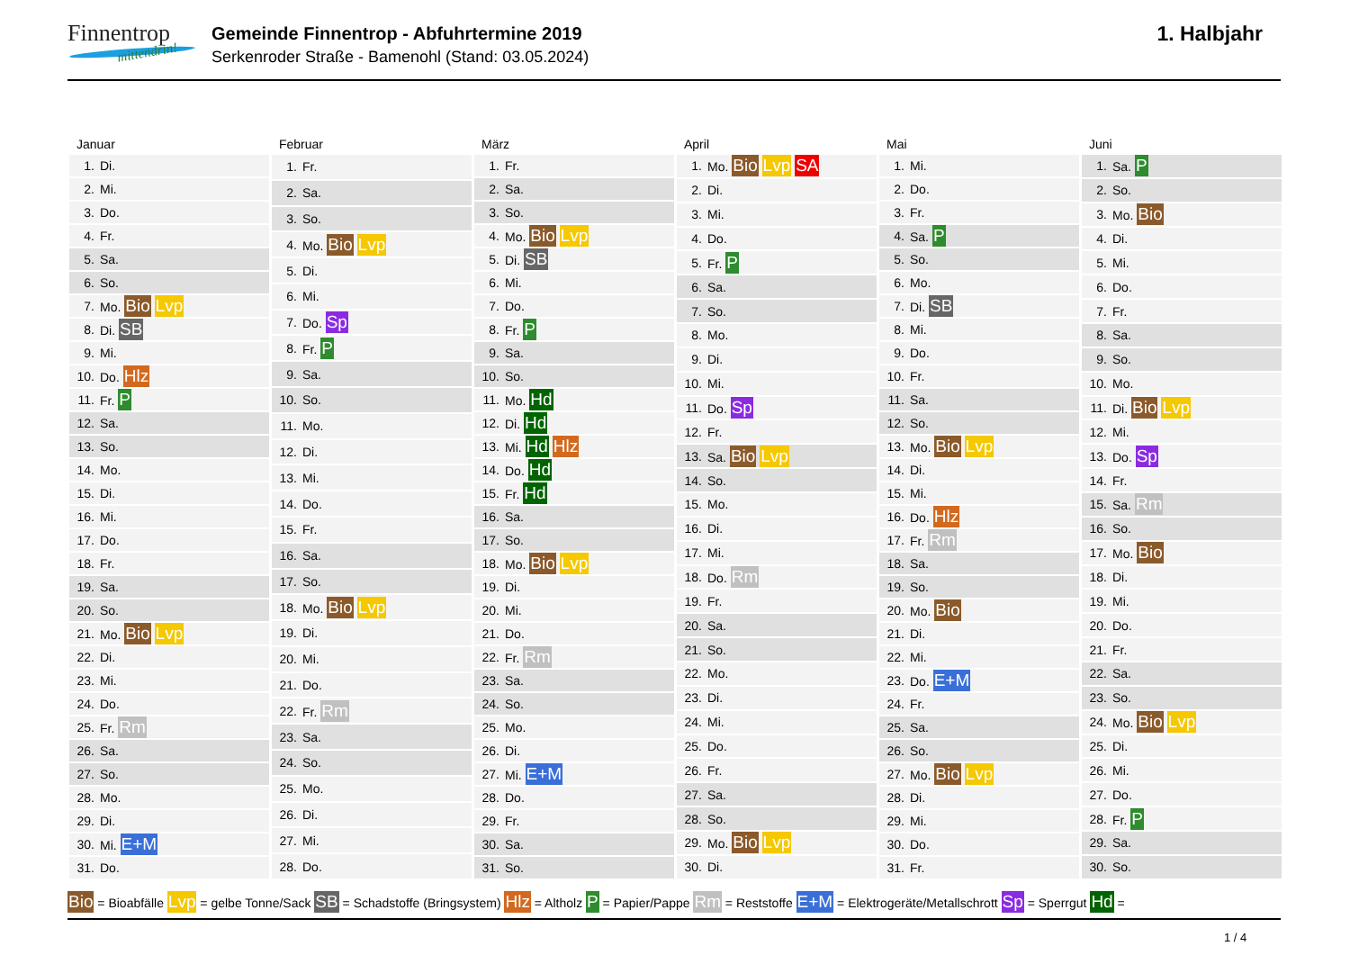Finnentrop
mittendrin!
Gemeinde Finnentrop - Abfuhrtermine 2019
Serkenroder Straße - Bamenohl (Stand: 03.05.2024)
1. Halbjahr
Januar
| 1. | Di. |
| 2. | Mi. |
| 3. | Do. |
| 4. | Fr. |
| 5. | Sa. |
| 6. | So. |
| 7. | Mo. Bio Lvp |
| 8. | Di. SB |
| 9. | Mi. |
| 10. | Do. Hlz |
| 11. | Fr. P |
| 12. | Sa. |
| 13. | So. |
| 14. | Mo. |
| 15. | Di. |
| 16. | Mi. |
| 17. | Do. |
| 18. | Fr. |
| 19. | Sa. |
| 20. | So. |
| 21. | Mo. Bio Lvp |
| 22. | Di. |
| 23. | Mi. |
| 24. | Do. |
| 25. | Fr. Rm |
| 26. | Sa. |
| 27. | So. |
| 28. | Mo. |
| 29. | Di. |
| 30. | Mi. E+M |
| 31. | Do. |
Februar
| 1. | Fr. |
| 2. | Sa. |
| 3. | So. |
| 4. | Mo. Bio Lvp |
| 5. | Di. |
| 6. | Mi. |
| 7. | Do. Sp |
| 8. | Fr. P |
| 9. | Sa. |
| 10. | So. |
| 11. | Mo. |
| 12. | Di. |
| 13. | Mi. |
| 14. | Do. |
| 15. | Fr. |
| 16. | Sa. |
| 17. | So. |
| 18. | Mo. Bio Lvp |
| 19. | Di. |
| 20. | Mi. |
| 21. | Do. |
| 22. | Fr. Rm |
| 23. | Sa. |
| 24. | So. |
| 25. | Mo. |
| 26. | Di. |
| 27. | Mi. |
| 28. | Do. |
März
| 1. | Fr. |
| 2. | Sa. |
| 3. | So. |
| 4. | Mo. Bio Lvp |
| 5. | Di. SB |
| 6. | Mi. |
| 7. | Do. |
| 8. | Fr. P |
| 9. | Sa. |
| 10. | So. |
| 11. | Mo. Hd |
| 12. | Di. Hd |
| 13. | Mi. Hd Hlz |
| 14. | Do. Hd |
| 15. | Fr. Hd |
| 16. | Sa. |
| 17. | So. |
| 18. | Mo. Bio Lvp |
| 19. | Di. |
| 20. | Mi. |
| 21. | Do. |
| 22. | Fr. Rm |
| 23. | Sa. |
| 24. | So. |
| 25. | Mo. |
| 26. | Di. |
| 27. | Mi. E+M |
| 28. | Do. |
| 29. | Fr. |
| 30. | Sa. |
| 31. | So. |
April
| 1. | Mo. Bio Lvp SA |
| 2. | Di. |
| 3. | Mi. |
| 4. | Do. |
| 5. | Fr. P |
| 6. | Sa. |
| 7. | So. |
| 8. | Mo. |
| 9. | Di. |
| 10. | Mi. |
| 11. | Do. Sp |
| 12. | Fr. |
| 13. | Sa. Bio Lvp |
| 14. | So. |
| 15. | Mo. |
| 16. | Di. |
| 17. | Mi. |
| 18. | Do. Rm |
| 19. | Fr. |
| 20. | Sa. |
| 21. | So. |
| 22. | Mo. |
| 23. | Di. |
| 24. | Mi. |
| 25. | Do. |
| 26. | Fr. |
| 27. | Sa. |
| 28. | So. |
| 29. | Mo. Bio Lvp |
| 30. | Di. |
Mai
| 1. | Mi. |
| 2. | Do. |
| 3. | Fr. |
| 4. | Sa. P |
| 5. | So. |
| 6. | Mo. |
| 7. | Di. SB |
| 8. | Mi. |
| 9. | Do. |
| 10. | Fr. |
| 11. | Sa. |
| 12. | So. |
| 13. | Mo. Bio Lvp |
| 14. | Di. |
| 15. | Mi. |
| 16. | Do. Hlz |
| 17. | Fr. Rm |
| 18. | Sa. |
| 19. | So. |
| 20. | Mo. Bio |
| 21. | Di. |
| 22. | Mi. |
| 23. | Do. E+M |
| 24. | Fr. |
| 25. | Sa. |
| 26. | So. |
| 27. | Mo. Bio Lvp |
| 28. | Di. |
| 29. | Mi. |
| 30. | Do. |
| 31. | Fr. |
Juni
| 1. | Sa. P |
| 2. | So. |
| 3. | Mo. Bio |
| 4. | Di. |
| 5. | Mi. |
| 6. | Do. |
| 7. | Fr. |
| 8. | Sa. |
| 9. | So. |
| 10. | Mo. |
| 11. | Di. Bio Lvp |
| 12. | Mi. |
| 13. | Do. Sp |
| 14. | Fr. |
| 15. | Sa. Rm |
| 16. | So. |
| 17. | Mo. Bio |
| 18. | Di. |
| 19. | Mi. |
| 20. | Do. |
| 21. | Fr. |
| 22. | Sa. |
| 23. | So. |
| 24. | Mo. Bio Lvp |
| 25. | Di. |
| 26. | Mi. |
| 27. | Do. |
| 28. | Fr. P |
| 29. | Sa. |
| 30. | So. |
Bio = Bioabfälle Lvp = gelbe Tonne/Sack SB = Schadstoffe (Bringsystem) Hlz = Altholz P = Papier/Pappe Rm = Reststoffe E+M = Elektrogeräte/Metallschrott Sp = Sperrgut Hd =
1 / 4